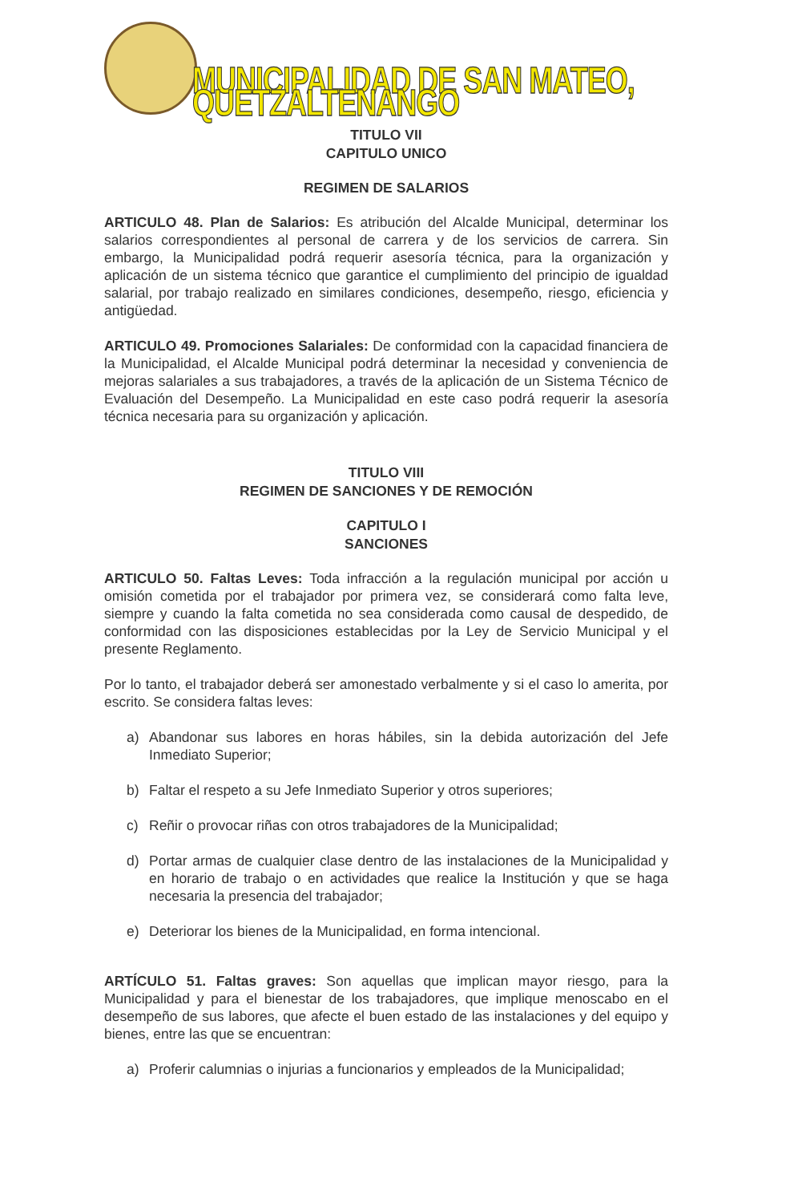MUNICIPALIDAD DE SAN MATEO, QUETZALTENANGO
TITULO VII
CAPITULO UNICO
REGIMEN DE SALARIOS
ARTICULO 48. Plan de Salarios: Es atribución del Alcalde Municipal, determinar los salarios correspondientes al personal de carrera y de los servicios de carrera. Sin embargo, la Municipalidad podrá requerir asesoría técnica, para la organización y aplicación de un sistema técnico que garantice el cumplimiento del principio de igualdad salarial, por trabajo realizado en similares condiciones, desempeño, riesgo, eficiencia y antigüedad.
ARTICULO 49. Promociones Salariales: De conformidad con la capacidad financiera de la Municipalidad, el Alcalde Municipal podrá determinar la necesidad y conveniencia de mejoras salariales a sus trabajadores, a través de la aplicación de un Sistema Técnico de Evaluación del Desempeño. La Municipalidad en este caso podrá requerir la asesoría técnica necesaria para su organización y aplicación.
TITULO VIII
REGIMEN DE SANCIONES Y DE REMOCIÓN
CAPITULO I
SANCIONES
ARTICULO 50. Faltas Leves: Toda infracción a la regulación municipal por acción u omisión cometida por el trabajador por primera vez, se considerará como falta leve, siempre y cuando la falta cometida no sea considerada como causal de despedido, de conformidad con las disposiciones establecidas por la Ley de Servicio Municipal y el presente Reglamento.
Por lo tanto, el trabajador deberá ser amonestado verbalmente y si el caso lo amerita, por escrito. Se considera faltas leves:
a) Abandonar sus labores en horas hábiles, sin la debida autorización del Jefe Inmediato Superior;
b) Faltar el respeto a su Jefe Inmediato Superior y otros superiores;
c) Reñir o provocar riñas con otros trabajadores de la Municipalidad;
d) Portar armas de cualquier clase dentro de las instalaciones de la Municipalidad y en horario de trabajo o en actividades que realice la Institución y que se haga necesaria la presencia del trabajador;
e) Deteriorar los bienes de la Municipalidad, en forma intencional.
ARTÍCULO 51. Faltas graves: Son aquellas que implican mayor riesgo, para la Municipalidad y para el bienestar de los trabajadores, que implique menoscabo en el desempeño de sus labores, que afecte el buen estado de las instalaciones y del equipo y bienes, entre las que se encuentran:
a) Proferir calumnias o injurias a funcionarios y empleados de la Municipalidad;